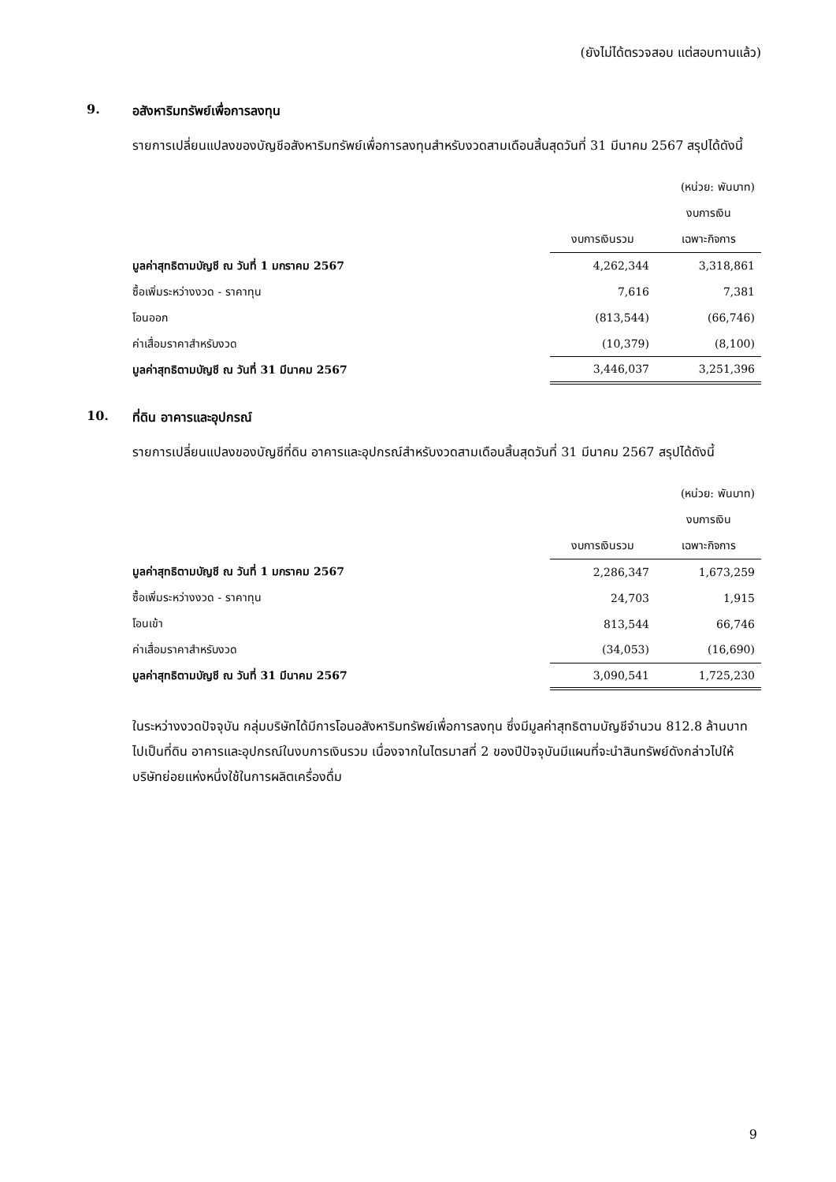(ยังไม่ได้ตรวจสอบ แต่สอบทานแล้ว)
9. อสังหาริมทรัพย์เพื่อการลงทุน
รายการเปลี่ยนแปลงของบัญชีอสังหาริมทรัพย์เพื่อการลงทุนสำหรับงวดสามเดือนสิ้นสุดวันที่ 31 มีนาคม 2567 สรุปได้ดังนี้
| | | (หน่วย: พันบาท) |
| --- | --- | --- |
| | | งบการเงิน |
| | งบการเงินรวม | เฉพาะกิจการ |
| มูลค่าสุทธิตามบัญชี ณ วันที่ 1 มกราคม 2567 | 4,262,344 | 3,318,861 |
| ซื้อเพิ่มระหว่างงวด - ราคาทุน | 7,616 | 7,381 |
| โอนออก | (813,544) | (66,746) |
| ค่าเสื่อมราคาสำหรับงวด | (10,379) | (8,100) |
| มูลค่าสุทธิตามบัญชี ณ วันที่ 31 มีนาคม 2567 | 3,446,037 | 3,251,396 |
10. ที่ดิน อาคารและอุปกรณ์
รายการเปลี่ยนแปลงของบัญชีที่ดิน อาคารและอุปกรณ์สำหรับงวดสามเดือนสิ้นสุดวันที่ 31 มีนาคม 2567 สรุปได้ดังนี้
| | | (หน่วย: พันบาท) |
| --- | --- | --- |
| | | งบการเงิน |
| | งบการเงินรวม | เฉพาะกิจการ |
| มูลค่าสุทธิตามบัญชี ณ วันที่ 1 มกราคม 2567 | 2,286,347 | 1,673,259 |
| ซื้อเพิ่มระหว่างงวด - ราคาทุน | 24,703 | 1,915 |
| โอนเข้า | 813,544 | 66,746 |
| ค่าเสื่อมราคาสำหรับงวด | (34,053) | (16,690) |
| มูลค่าสุทธิตามบัญชี ณ วันที่ 31 มีนาคม 2567 | 3,090,541 | 1,725,230 |
ในระหว่างงวดปัจจุบัน กลุ่มบริษัทได้มีการโอนอสังหาริมทรัพย์เพื่อการลงทุน ซึ่งมีมูลค่าสุทธิตามบัญชีจำนวน 812.8 ล้านบาท ไปเป็นที่ดิน อาคารและอุปกรณ์ในงบการเงินรวม เนื่องจากในไตรมาสที่ 2 ของปีปัจจุบันมีแผนที่จะนำสินทรัพย์ดังกล่าวไปให้บริษัทย่อยแห่งหนึ่งใช้ในการผลิตเครื่องดื่ม
9